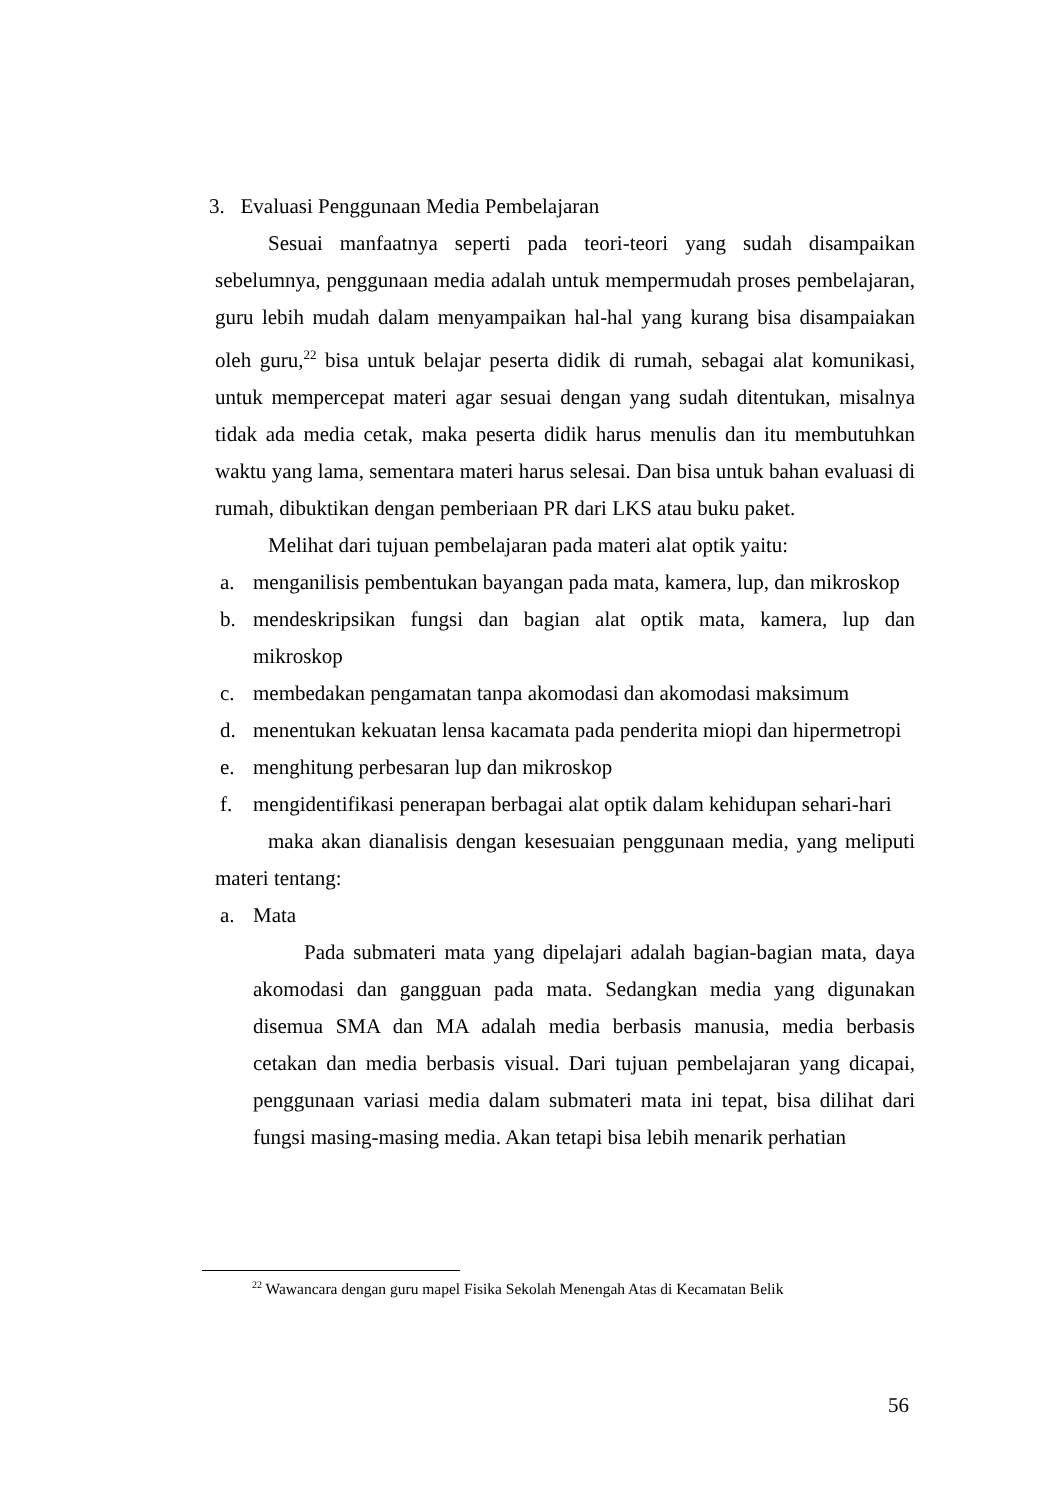3. Evaluasi Penggunaan Media Pembelajaran
Sesuai manfaatnya seperti pada teori-teori yang sudah disampaikan sebelumnya, penggunaan media adalah untuk mempermudah proses pembelajaran, guru lebih mudah dalam menyampaikan hal-hal yang kurang bisa disampaiakan oleh guru,<sup>22</sup> bisa untuk belajar peserta didik di rumah, sebagai alat komunikasi, untuk mempercepat materi agar sesuai dengan yang sudah ditentukan, misalnya tidak ada media cetak, maka peserta didik harus menulis dan itu membutuhkan waktu yang lama, sementara materi harus selesai. Dan bisa untuk bahan evaluasi di rumah, dibuktikan dengan pemberiaan PR dari LKS atau buku paket.
Melihat dari tujuan pembelajaran pada materi alat optik yaitu:
a. menganilisis pembentukan bayangan pada mata, kamera, lup, dan mikroskop
b. mendeskripsikan fungsi dan bagian alat optik mata, kamera, lup dan mikroskop
c. membedakan pengamatan tanpa akomodasi dan akomodasi maksimum
d. menentukan kekuatan lensa kacamata pada penderita miopi dan hipermetropi
e. menghitung perbesaran lup dan mikroskop
f. mengidentifikasi penerapan berbagai alat optik dalam kehidupan sehari-hari
maka akan dianalisis dengan kesesuaian penggunaan media, yang meliputi materi tentang:
a. Mata
Pada submateri mata yang dipelajari adalah bagian-bagian mata, daya akomodasi dan gangguan pada mata. Sedangkan media yang digunakan disemua SMA dan MA adalah media berbasis manusia, media berbasis cetakan dan media berbasis visual. Dari tujuan pembelajaran yang dicapai, penggunaan variasi media dalam submateri mata ini tepat, bisa dilihat dari fungsi masing-masing media. Akan tetapi bisa lebih menarik perhatian
<sup>22</sup> Wawancara dengan guru mapel Fisika Sekolah Menengah Atas di Kecamatan Belik
56